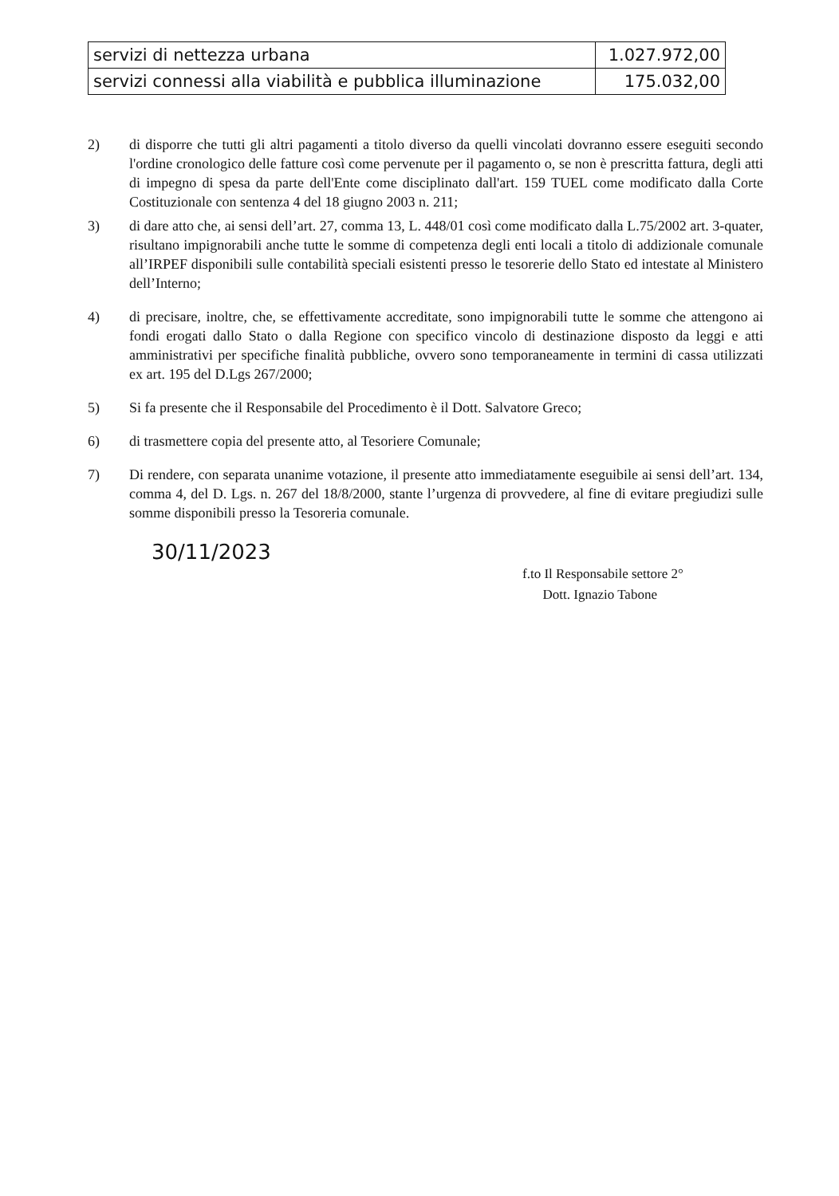| servizi di nettezza urbana | 1.027.972,00 |
| servizi connessi alla viabilità e pubblica illuminazione | 175.032,00 |
2) di disporre che tutti gli altri pagamenti a titolo diverso da quelli vincolati dovranno essere eseguiti secondo l'ordine cronologico delle fatture così come pervenute per il pagamento o, se non è prescritta fattura, degli atti di impegno di spesa da parte dell'Ente come disciplinato dall'art. 159 TUEL come modificato dalla Corte Costituzionale con sentenza 4 del 18 giugno 2003 n. 211;
3) di dare atto che, ai sensi dell’art. 27, comma 13, L. 448/01 così come modificato dalla L.75/2002 art. 3-quater, risultano impignorabili anche tutte le somme di competenza degli enti locali a titolo di addizionale comunale all’IRPEF disponibili sulle contabilità speciali esistenti presso le tesorerie dello Stato ed intestate al Ministero dell’Interno;
4) di precisare, inoltre, che, se effettivamente accreditate, sono impignorabili tutte le somme che attengono ai fondi erogati dallo Stato o dalla Regione con specifico vincolo di destinazione disposto da leggi e atti amministrativi per specifiche finalità pubbliche, ovvero sono temporaneamente in termini di cassa utilizzati ex art. 195 del D.Lgs 267/2000;
5) Si fa presente che il Responsabile del Procedimento è il Dott. Salvatore Greco;
6) di trasmettere copia del presente atto, al Tesoriere Comunale;
7) Di rendere, con separata unanime votazione, il presente atto immediatamente eseguibile ai sensi dell’art. 134, comma 4, del D. Lgs. n. 267 del 18/8/2000, stante l’urgenza di provvedere, al fine di evitare pregiudizi sulle somme disponibili presso la Tesoreria comunale.
30/11/2023
f.to Il Responsabile settore 2°
Dott. Ignazio Tabone